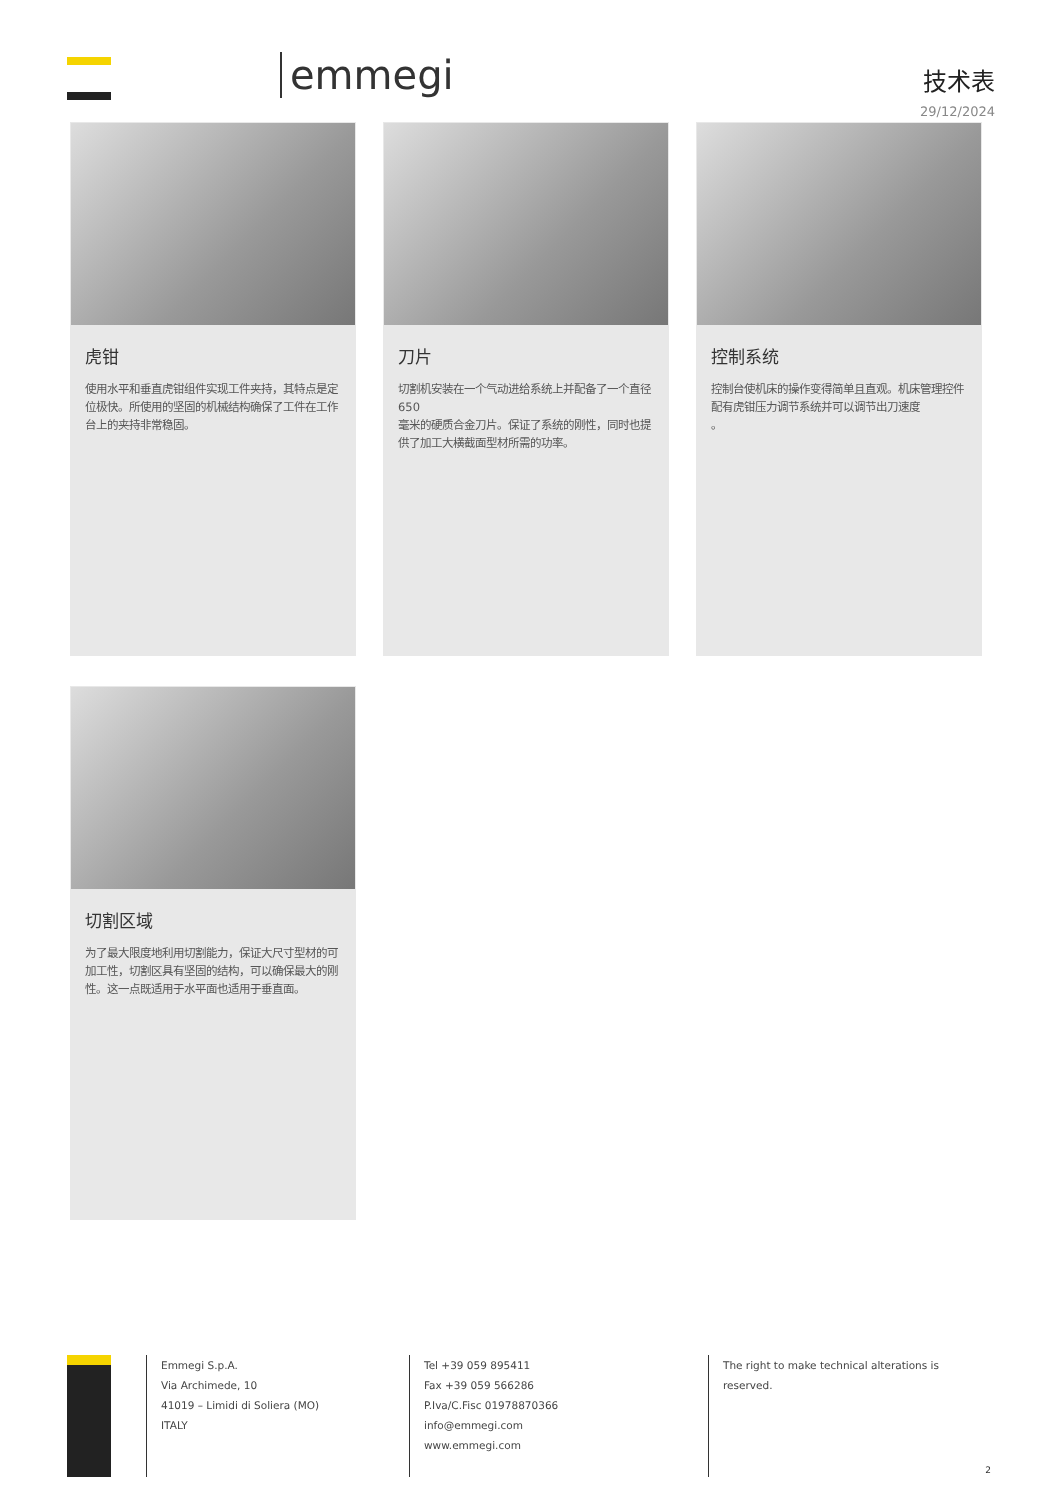emmegi 技术表
29/12/2024
虎钳
使用水平和垂直虎钳组件实现工件夹持，其特点是定位极快。所使用的坚固的机械结构确保了工件在工作台上的夹持非常稳固。
刀片
切割机安装在一个气动进给系统上并配备了一个直径 650
毫米的硬质合金刀片。保证了系统的刚性，同时也提供了加工大横截面型材所需的功率。
控制系统
控制台使机床的操作变得简单且直观。机床管理控件配有虎钳压力调节系统并可以调节出刀速度
。
切割区域
为了最大限度地利用切割能力，保证大尺寸型材的可加工性，切割区具有坚固的结构，可以确保最大的刚性。这一点既适用于水平面也适用于垂直面。
Emmegi S.p.A.
Via Archimede, 10
41019 – Limidi di Soliera (MO)
ITALY
Tel +39 059 895411
Fax +39 059 566286
P.Iva/C.Fisc 01978870366
info@emmegi.com
www.emmegi.com
The right to make technical alterations is reserved.
2